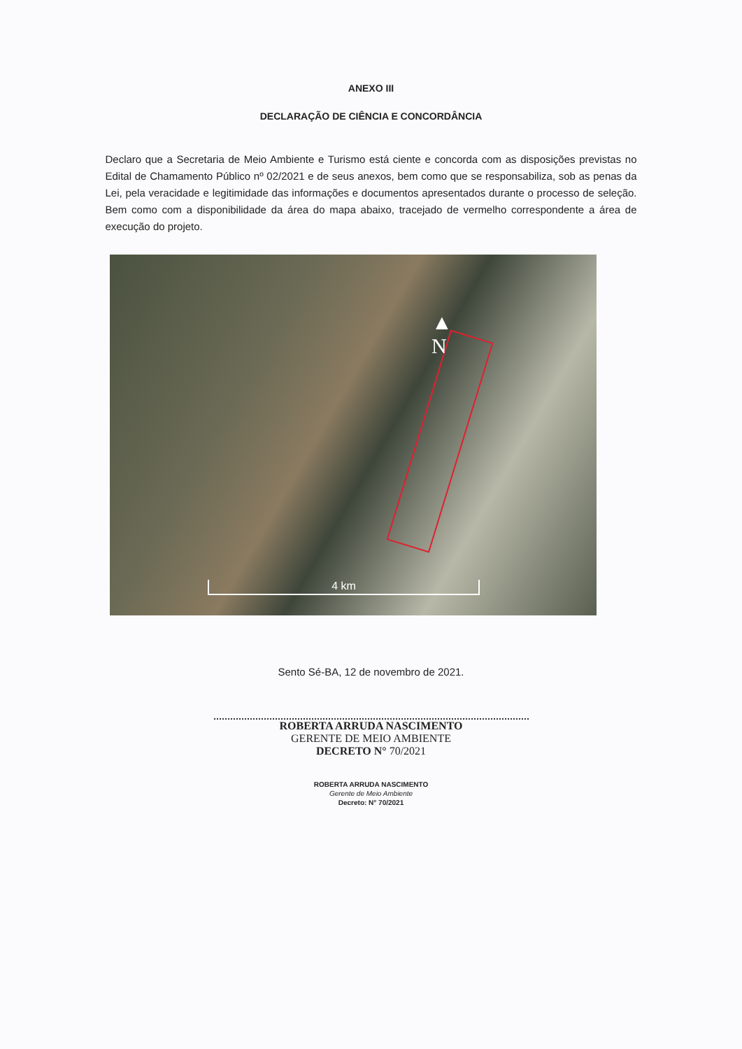ANEXO III
DECLARAÇÃO DE CIÊNCIA E CONCORDÂNCIA
Declaro que a Secretaria de Meio Ambiente e Turismo está ciente e concorda com as disposições previstas no Edital de Chamamento Público nº 02/2021 e de seus anexos, bem como que se responsabiliza, sob as penas da Lei, pela veracidade e legitimidade das informações e documentos apresentados durante o processo de seleção. Bem como com a disponibilidade da área do mapa abaixo, tracejado de vermelho correspondente a área de execução do projeto.
▲
N
4 km
Sento Sé-BA, 12 de novembro de 2021.
ROBERTA ARRUDA NASCIMENTO
GERENTE DE MEIO AMBIENTE
DECRETO N° 70/2021
ROBERTA ARRUDA NASCIMENTO
Gerente de Meio Ambiente
Decreto: N° 70/2021